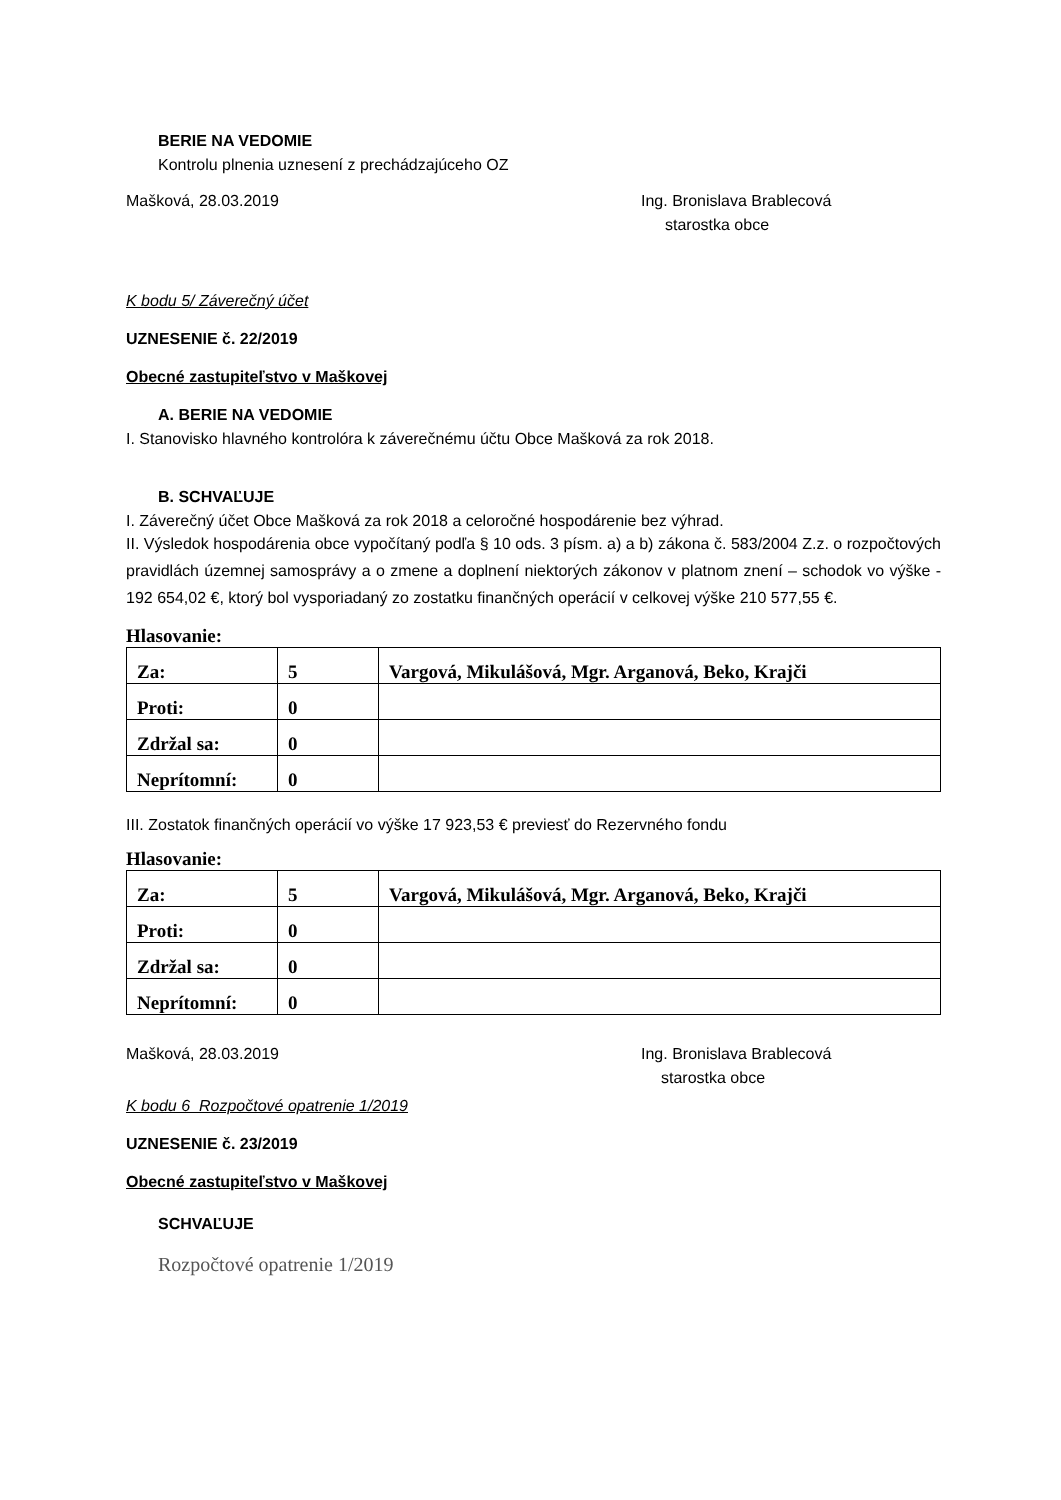BERIE NA VEDOMIE
Kontrolu plnenia uznesení z prechádzajúceho OZ
Mašková, 28.03.2019 Ing. Bronislava Brablecová
starostka obce
K bodu 5/ Záverečný účet
UZNESENIE č. 22/2019
Obecné zastupiteľstvo v Maškovej
A. BERIE NA VEDOMIE
I. Stanovisko hlavného kontrolóra k záverečnému účtu Obce Mašková za rok 2018.
B. SCHVAĽUJE
I. Záverečný účet Obce Mašková za rok 2018 a celoročné hospodárenie bez výhrad.
II. Výsledok hospodárenia obce vypočítaný podľa § 10 ods. 3 písm. a) a b) zákona č. 583/2004 Z.z. o rozpočtových pravidlách územnej samosprávy a o zmene a doplnení niektorých zákonov v platnom znení – schodok vo výške - 192 654,02 €, ktorý bol vysporiadaný zo zostatku finančných operácií v celkovej výške 210 577,55 €.
Hlasovanie:
| Za: | 5 | Vargová, Mikulášová, Mgr. Arganová, Beko, Krajči |
| Proti: | 0 | |
| Zdržal sa: | 0 | |
| Neprítomní: | 0 | |
III. Zostatok finančných operácií vo výške 17 923,53 € previesť do Rezervného fondu
Hlasovanie:
| Za: | 5 | Vargová, Mikulášová, Mgr. Arganová, Beko, Krajči |
| Proti: | 0 | |
| Zdržal sa: | 0 | |
| Neprítomní: | 0 | |
Mašková, 28.03.2019 Ing. Bronislava Brablecová
starostka obce
K bodu 6 Rozpočtové opatrenie 1/2019
UZNESENIE č. 23/2019
Obecné zastupiteľstvo v Maškovej
SCHVAĽUJE
Rozpočtové opatrenie 1/2019